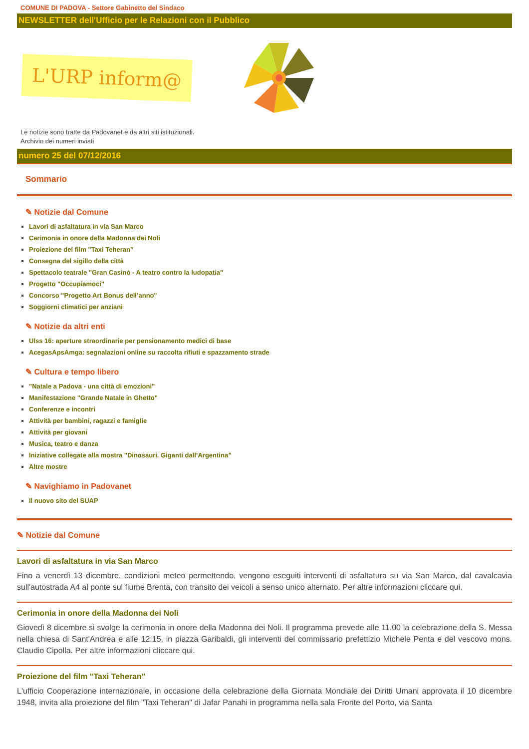COMUNE DI PADOVA - Settore Gabinetto del Sindaco
NEWSLETTER dell'Ufficio per le Relazioni con il Pubblico
L'URP inform@
Le notizie sono tratte da Padovanet e da altri siti istituzionali.
Archivio dei numeri inviati
numero 25 del 07/12/2016
Sommario
✎ Notizie dal Comune
Lavori di asfaltatura in via San Marco
Cerimonia in onore della Madonna dei Noli
Proiezione del film "Taxi Teheran"
Consegna del sigillo della città
Spettacolo teatrale "Gran Casinò - A teatro contro la ludopatia"
Progetto "Occupiamoci"
Concorso "Progetto Art Bonus dell’anno"
Soggiorni climatici per anziani
✎ Notizie da altri enti
Ulss 16: aperture straordinarie per pensionamento medici di base
AcegasApsAmga: segnalazioni online su raccolta rifiuti e spazzamento strade
✎ Cultura e tempo libero
"Natale a Padova - una città di emozioni"
Manifestazione "Grande Natale in Ghetto"
Conferenze e incontri
Attività per bambini, ragazzi e famiglie
Attività per giovani
Musica, teatro e danza
Iniziative collegate alla mostra "Dinosauri. Giganti dall’Argentina”
Altre mostre
✎ Navighiamo in Padovanet
Il nuovo sito del SUAP
✎ Notizie dal Comune
Lavori di asfaltatura in via San Marco
Fino a venerdì 13 dicembre, condizioni meteo permettendo, vengono eseguiti interventi di asfaltatura su via San Marco, dal cavalcavia sull'autostrada A4 al ponte sul fiume Brenta, con transito dei veicoli a senso unico alternato. Per altre informazioni cliccare qui.
Cerimonia in onore della Madonna dei Noli
Giovedì 8 dicembre si svolge la cerimonia in onore della Madonna dei Noli. Il programma prevede alle 11.00 la celebrazione della S. Messa nella chiesa di Sant'Andrea e alle 12:15, in piazza Garibaldi, gli interventi del commissario prefettizio Michele Penta e del vescovo mons. Claudio Cipolla. Per altre informazioni cliccare qui.
Proiezione del film "Taxi Teheran"
L'ufficio Cooperazione internazionale, in occasione della celebrazione della Giornata Mondiale dei Diritti Umani approvata il 10 dicembre 1948, invita alla proiezione del film "Taxi Teheran" di Jafar Panahi in programma nella sala Fronte del Porto, via Santa